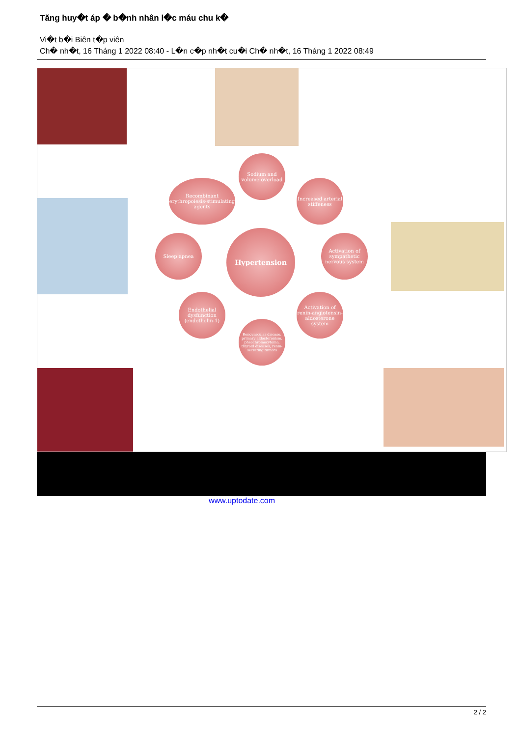Tăng huy�t áp � b�nh nhân l�c máu chu k�
Vi�t b�i Biên t�p viên
Ch� nh�t, 16 Tháng 1 2022 08:40 - L�n c�p nh�t cu�i Ch� nh�t, 16 Tháng 1 2022 08:49
Sodium and volume overload
Recombinant erythropoiesis-stimulating agents
Increased arterial stiffeness
Sleep apnea Hypertension
Activation of sympathetic nervous system
Endothelial dysfunction (endothelin-1)
Activation of renin-angiotensin-aldosterone system
Renovascular disease, primary aldosteronism, pheochromocytoma, thyroid diseases, renin-secreting tumors
www.uptodate.com
2 / 2